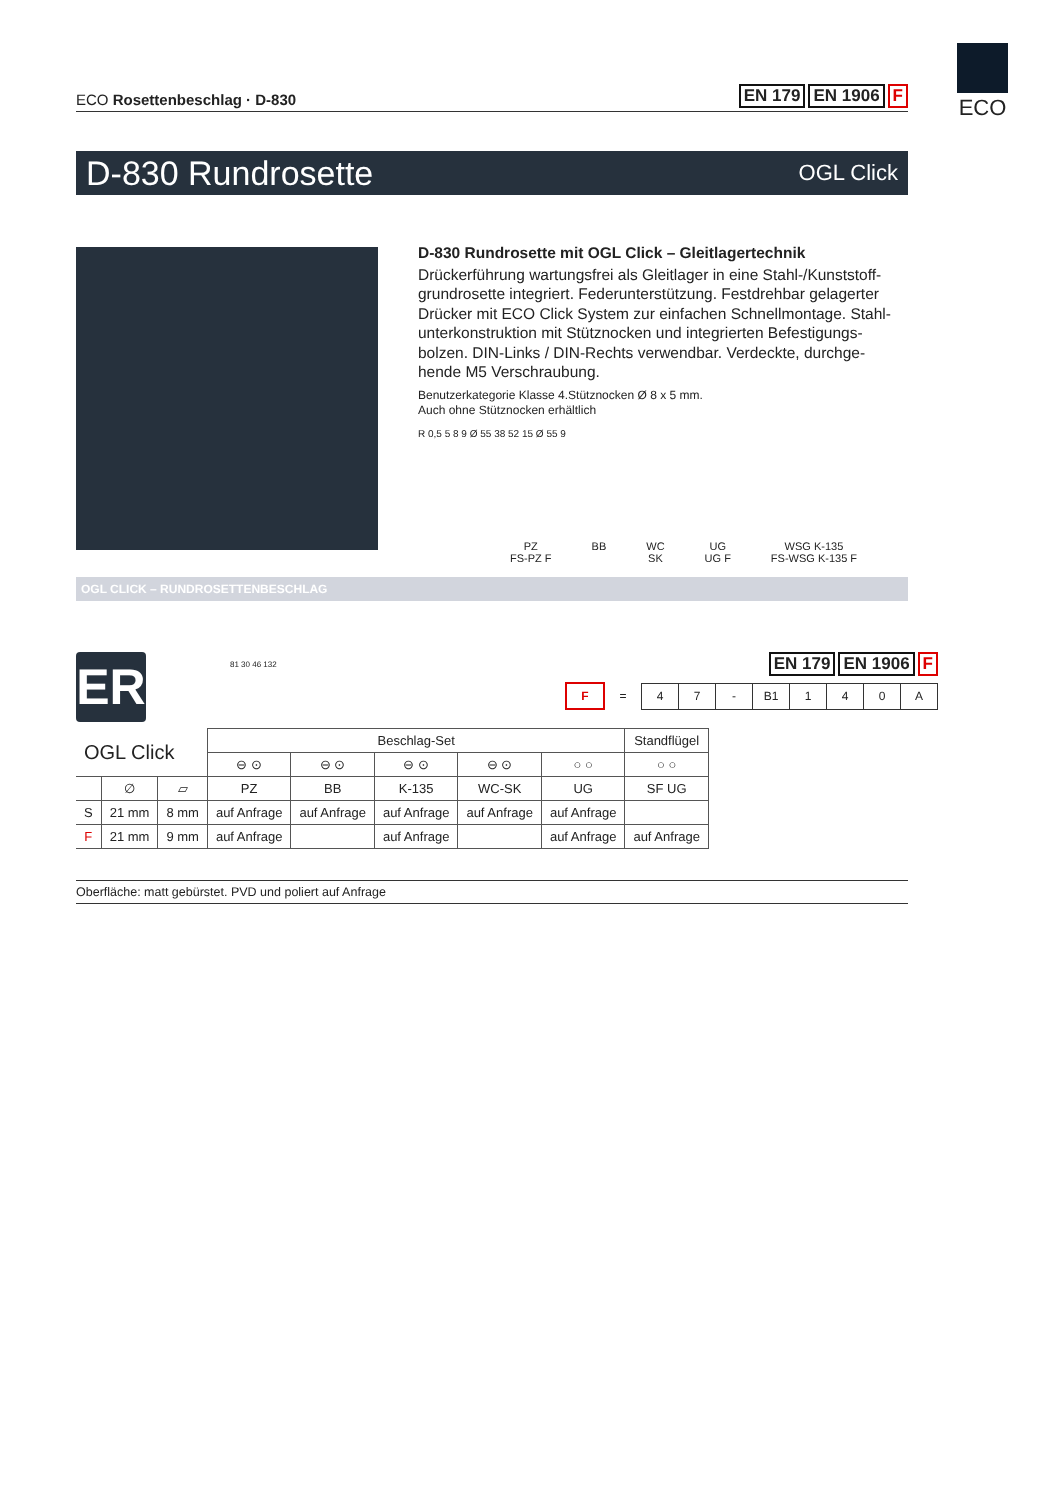ECO
ECO Rosettenbeschlag · D-830
EN 179 EN 1906 F
D-830 Rundrosette OGL Click
D-830 Rundrosette mit OGL Click – Gleitlagertechnik
Drückerführung wartungsfrei als Gleitlager in eine Stahl-/Kunststoff-grundrosette integriert. Federunterstützung. Festdrehbar gelagerter Drücker mit ECO Click System zur einfachen Schnellmontage. Stahl-unterkonstruktion mit Stütznocken und integrierten Befestigungs-bolzen. DIN-Links / DIN-Rechts verwendbar. Verdeckte, durchge-hende M5 Verschraubung.
Benutzerkategorie Klasse 4.Stütznocken Ø 8 x 5 mm.
Auch ohne Stütznocken erhältlich
R 0,5 5 8 9 Ø 55 38 52 15 Ø 55 9
PZ
FS-PZ F
BB WC
SK
UG
UG F
WSG K-135
FS-WSG K-135 F
OGL CLICK – RUNDROSETTENBESCHLAG
ER 81 30 46 132
EN 179 EN 1906 F
| F | = | 4 | 7 | - | B1 | 1 | 4 | 0 | A |
| OGL Click | | | Beschlag-Set | | | | | Standflügel |
| | | | ⊖ ⊙ | ⊖ ⊙ | ⊖ ⊙ | ⊖ ⊙ | ○ ○ | ○ ○ |
| | ∅ | ▱ | PZ | BB | K-135 | WC-SK | UG | SF UG |
| S | 21 mm | 8 mm | auf Anfrage | auf Anfrage | auf Anfrage | auf Anfrage | auf Anfrage | |
| F | 21 mm | 9 mm | auf Anfrage | | auf Anfrage | | auf Anfrage | auf Anfrage |
Oberfläche: matt gebürstet. PVD und poliert auf Anfrage